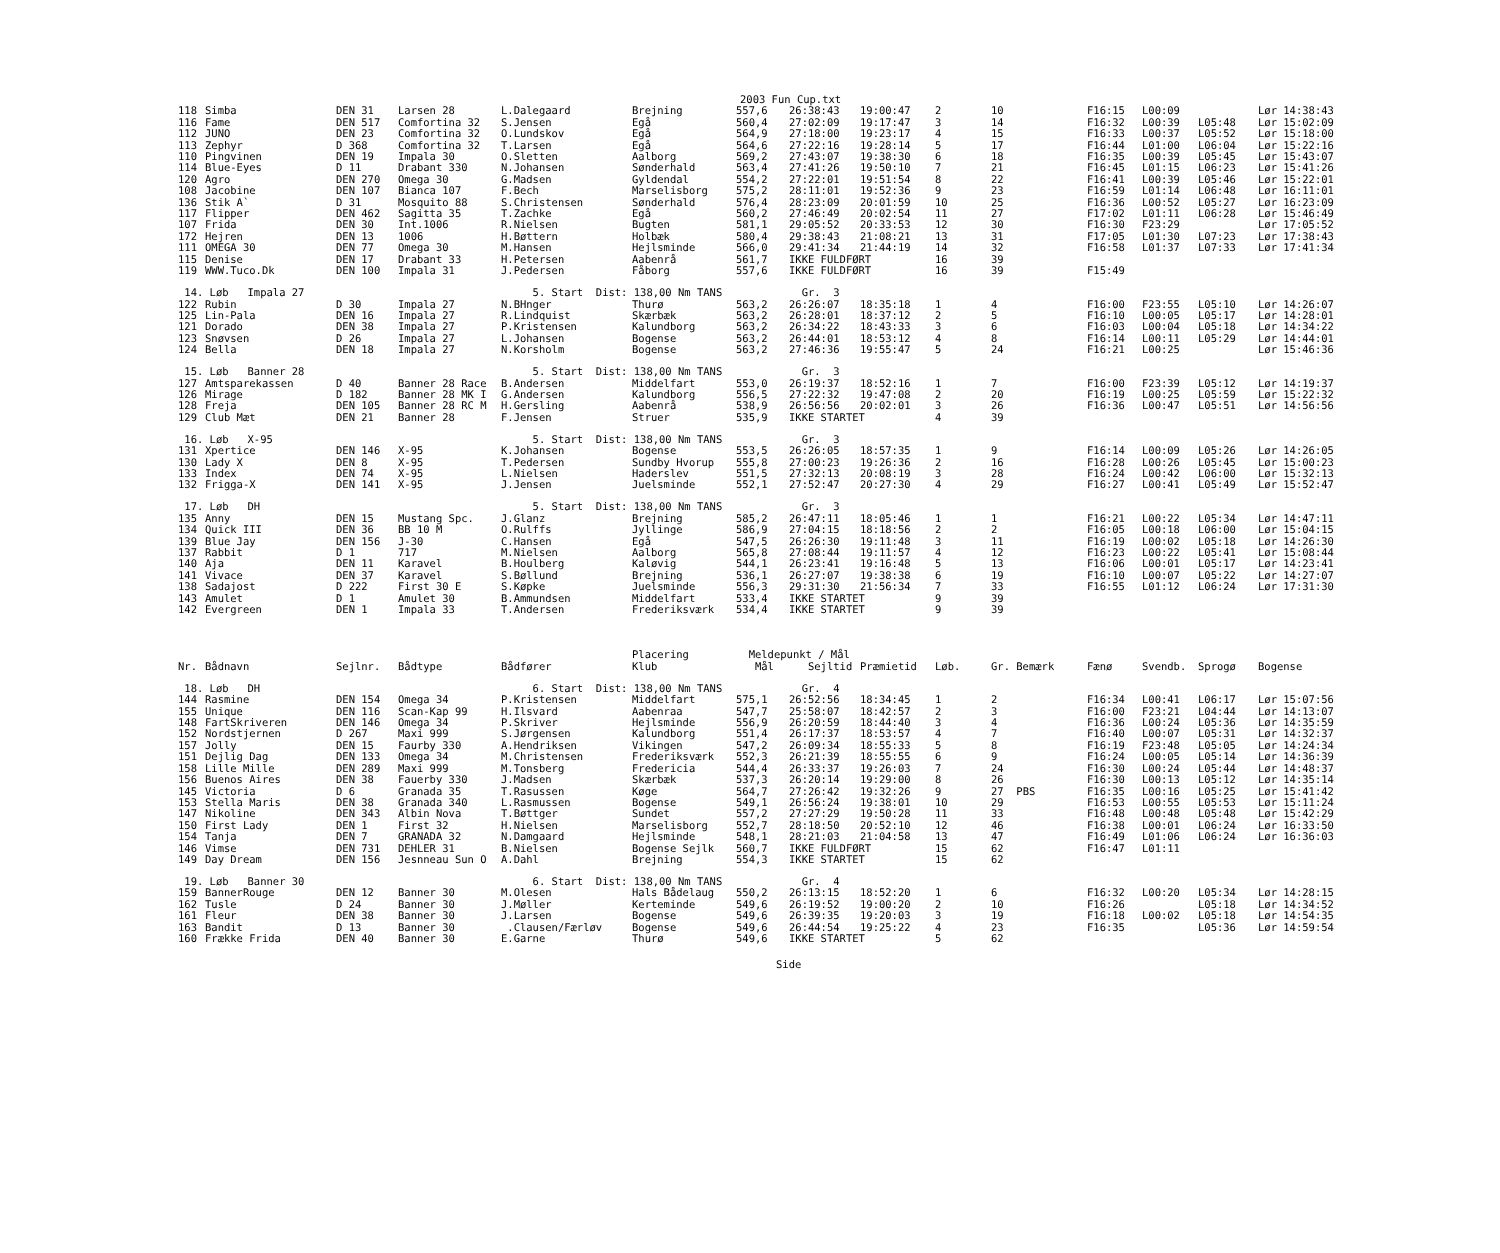2003 Fun Cup.txt
| 118 | Simba | DEN 31 | Larsen 28 | L.Dalegaard | Brejning | 557,6 | 26:38:43 | 19:00:47 | 2 | 10 | | F16:15 | L00:09 | | Lør 14:38:43 |
| 116 | Fame | DEN 517 | Comfortina 32 | S.Jensen | Egå | 560,4 | 27:02:09 | 19:17:47 | 3 | 14 | | F16:32 | L00:39 | L05:48 | Lør 15:02:09 |
| 112 | JUNO | DEN 23 | Comfortina 32 | O.Lundskov | Egå | 564,9 | 27:18:00 | 19:23:17 | 4 | 15 | | F16:33 | L00:37 | L05:52 | Lør 15:18:00 |
| 113 | Zephyr | D 368 | Comfortina 32 | T.Larsen | Egå | 564,6 | 27:22:16 | 19:28:14 | 5 | 17 | | F16:44 | L01:00 | L06:04 | Lør 15:22:16 |
| 110 | Pingvinen | DEN 19 | Impala 30 | O.Sletten | Aalborg | 569,2 | 27:43:07 | 19:38:30 | 6 | 18 | | F16:35 | L00:39 | L05:45 | Lør 15:43:07 |
| 114 | Blue-Eyes | D 11 | Drabant 330 | N.Johansen | Sønderhald | 563,4 | 27:41:26 | 19:50:10 | 7 | 21 | | F16:45 | L01:15 | L06:23 | Lør 15:41:26 |
| 120 | Agro | DEN 270 | Omega 30 | G.Madsen | Gyldendal | 554,2 | 27:22:01 | 19:51:54 | 8 | 22 | | F16:41 | L00:39 | L05:46 | Lør 15:22:01 |
| 108 | Jacobine | DEN 107 | Bianca 107 | F.Bech | Marselisborg | 575,2 | 28:11:01 | 19:52:36 | 9 | 23 | | F16:59 | L01:14 | L06:48 | Lør 16:11:01 |
| 136 | Stik A` | D 31 | Mosquito 88 | S.Christensen | Sønderhald | 576,4 | 28:23:09 | 20:01:59 | 10 | 25 | | F16:36 | L00:52 | L05:27 | Lør 16:23:09 |
| 117 | Flipper | DEN 462 | Sagitta 35 | T.Zachke | Egå | 560,2 | 27:46:49 | 20:02:54 | 11 | 27 | | F17:02 | L01:11 | L06:28 | Lør 15:46:49 |
| 107 | Frida | DEN 30 | Int.1006 | R.Nielsen | Bugten | 581,1 | 29:05:52 | 20:33:53 | 12 | 30 | | F16:30 | F23:29 | | Lør 17:05:52 |
| 172 | Hejren | DEN 13 | 1006 | H.Bøttern | Holbæk | 580,4 | 29:38:43 | 21:08:21 | 13 | 31 | | F17:05 | L01:30 | L07:23 | Lør 17:38:43 |
| 111 | OMEGA 30 | DEN 77 | Omega 30 | M.Hansen | Hejlsminde | 566,0 | 29:41:34 | 21:44:19 | 14 | 32 | | F16:58 | L01:37 | L07:33 | Lør 17:41:34 |
| 115 | Denise | DEN 17 | Drabant 33 | H.Petersen | Aabenrå | 561,7 | IKKE FULDFØRT | | 16 | 39 | | | | | |
| 119 | WWW.Tuco.Dk | DEN 100 | Impala 31 | J.Pedersen | Fåborg | 557,6 | IKKE FULDFØRT | | 16 | 39 | | F15:49 | | | |
| 14. Løb Impala 27 | | | | 5. Start Dist: 138,00 Nm TANS | | | Gr. 3 | | | | | | | | |
| 122 | Rubin | D 30 | Impala 27 | N.BHnger | Thurø | 563,2 | 26:26:07 | 18:35:18 | 1 | 4 | | F16:00 | F23:55 | L05:10 | Lør 14:26:07 |
| 125 | Lin-Pala | DEN 16 | Impala 27 | R.Lindquist | Skærbæk | 563,2 | 26:28:01 | 18:37:12 | 2 | 5 | | F16:10 | L00:05 | L05:17 | Lør 14:28:01 |
| 121 | Dorado | DEN 38 | Impala 27 | P.Kristensen | Kalundborg | 563,2 | 26:34:22 | 18:43:33 | 3 | 6 | | F16:03 | L00:04 | L05:18 | Lør 14:34:22 |
| 123 | Snøvsen | D 26 | Impala 27 | L.Johansen | Bogense | 563,2 | 26:44:01 | 18:53:12 | 4 | 8 | | F16:14 | L00:11 | L05:29 | Lør 14:44:01 |
| 124 | Bella | DEN 18 | Impala 27 | N.Korsholm | Bogense | 563,2 | 27:46:36 | 19:55:47 | 5 | 24 | | F16:21 | L00:25 | | Lør 15:46:36 |
| 15. Løb Banner 28 | | | | 5. Start Dist: 138,00 Nm TANS | | | Gr. 3 | | | | | | | | |
| 127 | Amtsparekassen | D 40 | Banner 28 Race | B.Andersen | Middelfart | 553,0 | 26:19:37 | 18:52:16 | 1 | 7 | | F16:00 | F23:39 | L05:12 | Lør 14:19:37 |
| 126 | Mirage | D 182 | Banner 28 MK I | G.Andersen | Kalundborg | 556,5 | 27:22:32 | 19:47:08 | 2 | 20 | | F16:19 | L00:25 | L05:59 | Lør 15:22:32 |
| 128 | Freja | DEN 105 | Banner 28 RC M | H.Gersling | Aabenrå | 538,9 | 26:56:56 | 20:02:01 | 3 | 26 | | F16:36 | L00:47 | L05:51 | Lør 14:56:56 |
| 129 | Club Mæt | DEN 21 | Banner 28 | F.Jensen | Struer | 535,9 | IKKE STARTET | | 4 | 39 | | | | | |
| 16. Løb X-95 | | | | 5. Start Dist: 138,00 Nm TANS | | | Gr. 3 | | | | | | | | |
| 131 | Xpertice | DEN 146 | X-95 | K.Johansen | Bogense | 553,5 | 26:26:05 | 18:57:35 | 1 | 9 | | F16:14 | L00:09 | L05:26 | Lør 14:26:05 |
| 130 | Lady X | DEN 8 | X-95 | T.Pedersen | Sundby Hvorup | 555,8 | 27:00:23 | 19:26:36 | 2 | 16 | | F16:28 | L00:26 | L05:45 | Lør 15:00:23 |
| 133 | Index | DEN 74 | X-95 | L.Nielsen | Haderslev | 551,5 | 27:32:13 | 20:08:19 | 3 | 28 | | F16:24 | L00:42 | L06:00 | Lør 15:32:13 |
| 132 | Frigga-X | DEN 141 | X-95 | J.Jensen | Juelsminde | 552,1 | 27:52:47 | 20:27:30 | 4 | 29 | | F16:27 | L00:41 | L05:49 | Lør 15:52:47 |
| 17. Løb DH | | | | 5. Start Dist: 138,00 Nm TANS | | | Gr. 3 | | | | | | | | |
| 135 | Anny | DEN 15 | Mustang Spc. | J.Glanz | Brejning | 585,2 | 26:47:11 | 18:05:46 | 1 | 1 | | F16:21 | L00:22 | L05:34 | Lør 14:47:11 |
| 134 | Quick III | DEN 36 | BB 10 M | O.Rulffs | Jyllinge | 586,9 | 27:04:15 | 18:18:56 | 2 | 2 | | F16:05 | L00:18 | L06:00 | Lør 15:04:15 |
| 139 | Blue Jay | DEN 156 | J-30 | C.Hansen | Egå | 547,5 | 26:26:30 | 19:11:48 | 3 | 11 | | F16:19 | L00:02 | L05:18 | Lør 14:26:30 |
| 137 | Rabbit | D 1 | 717 | M.Nielsen | Aalborg | 565,8 | 27:08:44 | 19:11:57 | 4 | 12 | | F16:23 | L00:22 | L05:41 | Lør 15:08:44 |
| 140 | Aja | DEN 11 | Karavel | B.Houlberg | Kaløvig | 544,1 | 26:23:41 | 19:16:48 | 5 | 13 | | F16:06 | L00:01 | L05:17 | Lør 14:23:41 |
| 141 | Vivace | DEN 37 | Karavel | S.Bøllund | Brejning | 536,1 | 26:27:07 | 19:38:38 | 6 | 19 | | F16:10 | L00:07 | L05:22 | Lør 14:27:07 |
| 138 | Sadajost | D 222 | First 30 E | S.Køpke | Juelsminde | 556,3 | 29:31:30 | 21:56:34 | 7 | 33 | | F16:55 | L01:12 | L06:24 | Lør 17:31:30 |
| 143 | Amulet | D 1 | Amulet 30 | B.Ammundsen | Middelfart | 533,4 | IKKE STARTET | | 9 | 39 | | | | | |
| 142 | Evergreen | DEN 1 | Impala 33 | T.Andersen | Frederiksværk | 534,4 | IKKE STARTET | | 9 | 39 | | | | | |
| | | | | | Placering | Meldepunkt / Mål | | | | | | | | | |
| Nr. | Bådnavn | Sejlnr. | Bådtype | Bådfører | Klub | Mål | Sejltid | Præmietid | Løb. | Gr. Bemærk | | Fænø | Svendb. | Sprogø | Bogense |
| 18. Løb DH | | | | 6. Start Dist: 138,00 Nm TANS | | | Gr. 4 | | | | | | | | |
| 144 | Rasmine | DEN 154 | Omega 34 | P.Kristensen | Middelfart | 575,1 | 26:52:56 | 18:34:45 | 1 | 2 | | F16:34 | L00:41 | L06:17 | Lør 15:07:56 |
| 155 | Unique | DEN 116 | Scan-Kap 99 | H.Ilsvard | Aabenraa | 547,7 | 25:58:07 | 18:42:57 | 2 | 3 | | F16:00 | F23:21 | L04:44 | Lør 14:13:07 |
| 148 | FartSkriveren | DEN 146 | Omega 34 | P.Skriver | Hejlsminde | 556,9 | 26:20:59 | 18:44:40 | 3 | 4 | | F16:36 | L00:24 | L05:36 | Lør 14:35:59 |
| 152 | Nordstjernen | D 267 | Maxi 999 | S.Jørgensen | Kalundborg | 551,4 | 26:17:37 | 18:53:57 | 4 | 7 | | F16:40 | L00:07 | L05:31 | Lør 14:32:37 |
| 157 | Jolly | DEN 15 | Faurby 330 | A.Hendriksen | Vikingen | 547,2 | 26:09:34 | 18:55:33 | 5 | 8 | | F16:19 | F23:48 | L05:05 | Lør 14:24:34 |
| 151 | Dejlig Dag | DEN 133 | Omega 34 | M.Christensen | Frederiksværk | 552,3 | 26:21:39 | 18:55:55 | 6 | 9 | | F16:24 | L00:05 | L05:14 | Lør 14:36:39 |
| 158 | Lille Mille | DEN 289 | Maxi 999 | M.Tonsberg | Fredericia | 544,4 | 26:33:37 | 19:26:03 | 7 | 24 | | F16:30 | L00:24 | L05:44 | Lør 14:48:37 |
| 156 | Buenos Aires | DEN 38 | Fauerby 330 | J.Madsen | Skærbæk | 537,3 | 26:20:14 | 19:29:00 | 8 | 26 | | F16:30 | L00:13 | L05:12 | Lør 14:35:14 |
| 145 | Victoria | D 6 | Granada 35 | T.Rasussen | Køge | 564,7 | 27:26:42 | 19:32:26 | 9 | 27 | PBS | F16:35 | L00:16 | L05:25 | Lør 15:41:42 |
| 153 | Stella Maris | DEN 38 | Granada 340 | L.Rasmussen | Bogense | 549,1 | 26:56:24 | 19:38:01 | 10 | 29 | | F16:53 | L00:55 | L05:53 | Lør 15:11:24 |
| 147 | Nikoline | DEN 343 | Albin Nova | T.Bøttger | Sundet | 557,2 | 27:27:29 | 19:50:28 | 11 | 33 | | F16:48 | L00:48 | L05:48 | Lør 15:42:29 |
| 150 | First Lady | DEN 1 | First 32 | H.Nielsen | Marselisborg | 552,7 | 28:18:50 | 20:52:10 | 12 | 46 | | F16:38 | L00:01 | L06:24 | Lør 16:33:50 |
| 154 | Tanja | DEN 7 | GRANADA 32 | N.Damgaard | Hejlsminde | 548,1 | 28:21:03 | 21:04:58 | 13 | 47 | | F16:49 | L01:06 | L06:24 | Lør 16:36:03 |
| 146 | Vimse | DEN 731 | DEHLER 31 | B.Nielsen | Bogense Sejlk | 560,7 | IKKE FULDFØRT | | 15 | 62 | | F16:47 | L01:11 | | |
| 149 | Day Dream | DEN 156 | Jesnneau Sun O | A.Dahl | Brejning | 554,3 | IKKE STARTET | | 15 | 62 | | | | | |
| 19. Løb Banner 30 | | | | 6. Start Dist: 138,00 Nm TANS | | | Gr. 4 | | | | | | | | |
| 159 | BannerRouge | DEN 12 | Banner 30 | M.Olesen | Hals Bådelaug | 550,2 | 26:13:15 | 18:52:20 | 1 | 6 | | F16:32 | L00:20 | L05:34 | Lør 14:28:15 |
| 162 | Tusle | D 24 | Banner 30 | J.Møller | Kerteminde | 549,6 | 26:19:52 | 19:00:20 | 2 | 10 | | F16:26 | | L05:18 | Lør 14:34:52 |
| 161 | Fleur | DEN 38 | Banner 30 | J.Larsen | Bogense | 549,6 | 26:39:35 | 19:20:03 | 3 | 19 | | F16:18 | L00:02 | L05:18 | Lør 14:54:35 |
| 163 | Bandit | D 13 | Banner 30 | .Clausen/Færløv | Bogense | 549,6 | 26:44:54 | 19:25:22 | 4 | 23 | | F16:35 | | L05:36 | Lør 14:59:54 |
| 160 | Frække Frida | DEN 40 | Banner 30 | E.Garne | Thurø | 549,6 | IKKE STARTET | | 5 | 62 | | | | | |
Side